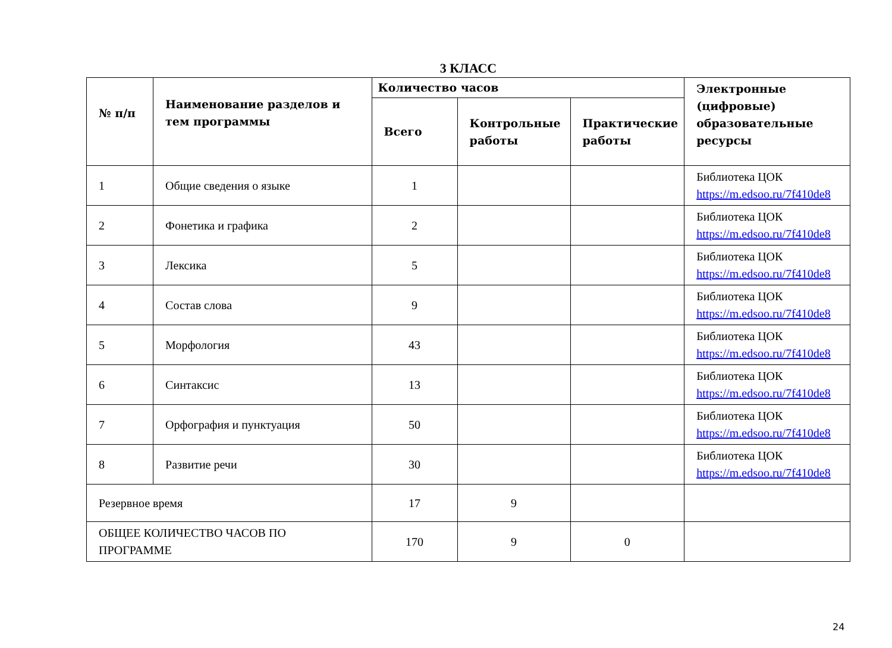3 КЛАСС
| № п/п | Наименование разделов и тем программы | Количество часов | | | Электронные (цифровые) образовательные ресурсы |
| --- | --- | --- | --- | --- | --- |
| | | Всего | Контрольные работы | Практические работы | |
| 1 | Общие сведения о языке | 1 | | | Библиотека ЦОК https://m.edsoo.ru/7f410de8 |
| 2 | Фонетика и графика | 2 | | | Библиотека ЦОК https://m.edsoo.ru/7f410de8 |
| 3 | Лексика | 5 | | | Библиотека ЦОК https://m.edsoo.ru/7f410de8 |
| 4 | Состав слова | 9 | | | Библиотека ЦОК https://m.edsoo.ru/7f410de8 |
| 5 | Морфология | 43 | | | Библиотека ЦОК https://m.edsoo.ru/7f410de8 |
| 6 | Синтаксис | 13 | | | Библиотека ЦОК https://m.edsoo.ru/7f410de8 |
| 7 | Орфография и пунктуация | 50 | | | Библиотека ЦОК https://m.edsoo.ru/7f410de8 |
| 8 | Развитие речи | 30 | | | Библиотека ЦОК https://m.edsoo.ru/7f410de8 |
| Резервное время | | 17 | 9 | | |
| ОБЩЕЕ КОЛИЧЕСТВО ЧАСОВ ПО ПРОГРАММЕ | | 170 | 9 | 0 | |
24